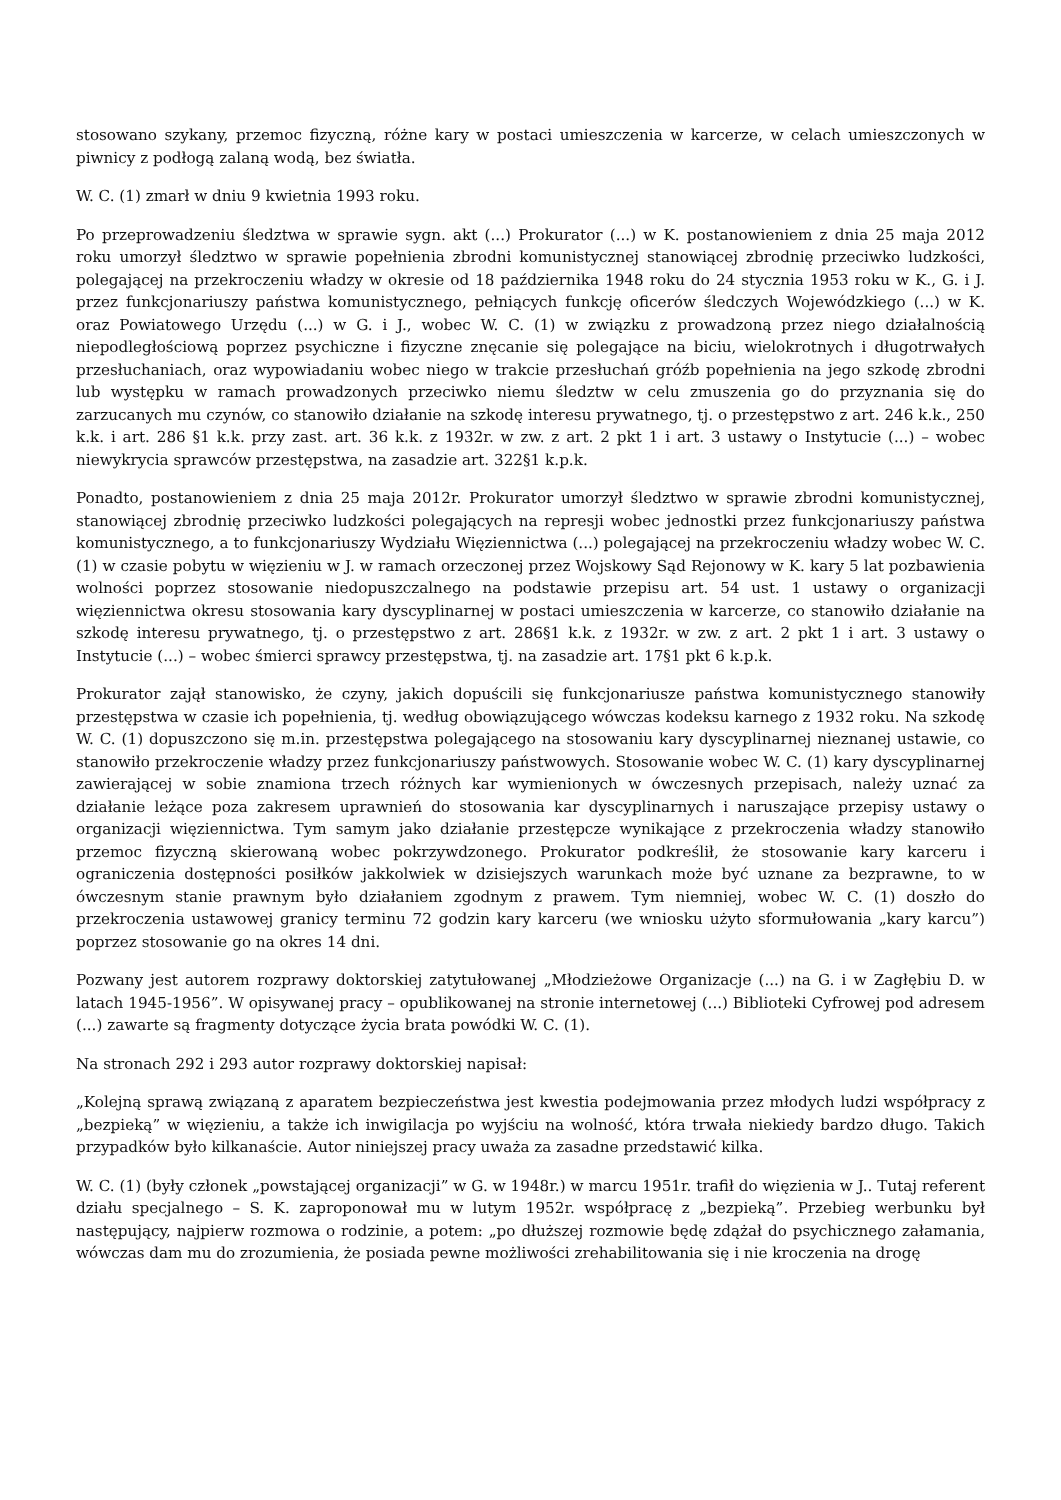stosowano szykany, przemoc fizyczną, różne kary w postaci umieszczenia w karcerze, w celach umieszczonych w piwnicy z podłogą zalaną wodą, bez światła.
W. C. (1) zmarł w dniu 9 kwietnia 1993 roku.
Po przeprowadzeniu śledztwa w sprawie sygn. akt (...) Prokurator (...) w K. postanowieniem z dnia 25 maja 2012 roku umorzył śledztwo w sprawie popełnienia zbrodni komunistycznej stanowiącej zbrodnię przeciwko ludzkości, polegającej na przekroczeniu władzy w okresie od 18 października 1948 roku do 24 stycznia 1953 roku w K., G. i J. przez funkcjonariuszy państwa komunistycznego, pełniących funkcję oficerów śledczych Wojewódzkiego (...) w K. oraz Powiatowego Urzędu (...) w G. i J., wobec W. C. (1) w związku z prowadzoną przez niego działalnością niepodległościową poprzez psychiczne i fizyczne znęcanie się polegające na biciu, wielokrotnych i długotrwałych przesłuchaniach, oraz wypowiadaniu wobec niego w trakcie przesłuchań gróźb popełnienia na jego szkodę zbrodni lub występku w ramach prowadzonych przeciwko niemu śledztw w celu zmuszenia go do przyznania się do zarzucanych mu czynów, co stanowiło działanie na szkodę interesu prywatnego, tj. o przestępstwo z art. 246 k.k., 250 k.k. i art. 286 §1 k.k. przy zast. art. 36 k.k. z 1932r. w zw. z art. 2 pkt 1 i art. 3 ustawy o Instytucie (...) – wobec niewykrycia sprawców przestępstwa, na zasadzie art. 322§1 k.p.k.
Ponadto, postanowieniem z dnia 25 maja 2012r. Prokurator umorzył śledztwo w sprawie zbrodni komunistycznej, stanowiącej zbrodnię przeciwko ludzkości polegających na represji wobec jednostki przez funkcjonariuszy państwa komunistycznego, a to funkcjonariuszy Wydziału Więziennictwa (...) polegającej na przekroczeniu władzy wobec W. C. (1) w czasie pobytu w więzieniu w J. w ramach orzeczonej przez Wojskowy Sąd Rejonowy w K. kary 5 lat pozbawienia wolności poprzez stosowanie niedopuszczalnego na podstawie przepisu art. 54 ust. 1 ustawy o organizacji więziennictwa okresu stosowania kary dyscyplinarnej w postaci umieszczenia w karcerze, co stanowiło działanie na szkodę interesu prywatnego, tj. o przestępstwo z art. 286§1 k.k. z 1932r. w zw. z art. 2 pkt 1 i art. 3 ustawy o Instytucie (...) – wobec śmierci sprawcy przestępstwa, tj. na zasadzie art. 17§1 pkt 6 k.p.k.
Prokurator zajął stanowisko, że czyny, jakich dopuścili się funkcjonariusze państwa komunistycznego stanowiły przestępstwa w czasie ich popełnienia, tj. według obowiązującego wówczas kodeksu karnego z 1932 roku. Na szkodę W. C. (1) dopuszczono się m.in. przestępstwa polegającego na stosowaniu kary dyscyplinarnej nieznanej ustawie, co stanowiło przekroczenie władzy przez funkcjonariuszy państwowych. Stosowanie wobec W. C. (1) kary dyscyplinarnej zawierającej w sobie znamiona trzech różnych kar wymienionych w ówczesnych przepisach, należy uznać za działanie leżące poza zakresem uprawnień do stosowania kar dyscyplinarnych i naruszające przepisy ustawy o organizacji więziennictwa. Tym samym jako działanie przestępcze wynikające z przekroczenia władzy stanowiło przemoc fizyczną skierowaną wobec pokrzywdzonego. Prokurator podkreślił, że stosowanie kary karceru i ograniczenia dostępności posiłków jakkolwiek w dzisiejszych warunkach może być uznane za bezprawne, to w ówczesnym stanie prawnym było działaniem zgodnym z prawem. Tym niemniej, wobec W. C. (1) doszło do przekroczenia ustawowej granicy terminu 72 godzin kary karceru (we wniosku użyto sformułowania „kary karcu”) poprzez stosowanie go na okres 14 dni.
Pozwany jest autorem rozprawy doktorskiej zatytułowanej „Młodzieżowe Organizacje (...) na G. i w Zagłębiu D. w latach 1945-1956”. W opisywanej pracy – opublikowanej na stronie internetowej (...) Biblioteki Cyfrowej pod adresem (...) zawarte są fragmenty dotyczące życia brata powódki W. C. (1).
Na stronach 292 i 293 autor rozprawy doktorskiej napisał:
„Kolejną sprawą związaną z aparatem bezpieczeństwa jest kwestia podejmowania przez młodych ludzi współpracy z „bezpieką” w więzieniu, a także ich inwigilacja po wyjściu na wolność, która trwała niekiedy bardzo długo. Takich przypadków było kilkanaście. Autor niniejszej pracy uważa za zasadne przedstawić kilka.
W. C. (1) (były członek „powstającej organizacji” w G. w 1948r.) w marcu 1951r. trafił do więzienia w J.. Tutaj referent działu specjalnego – S. K. zaproponował mu w lutym 1952r. współpracę z „bezpieką”. Przebieg werbunku był następujący, najpierw rozmowa o rodzinie, a potem: „po dłuższej rozmowie będę zdążał do psychicznego załamania, wówczas dam mu do zrozumienia, że posiada pewne możliwości zrehabilitowania się i nie kroczenia na drogę